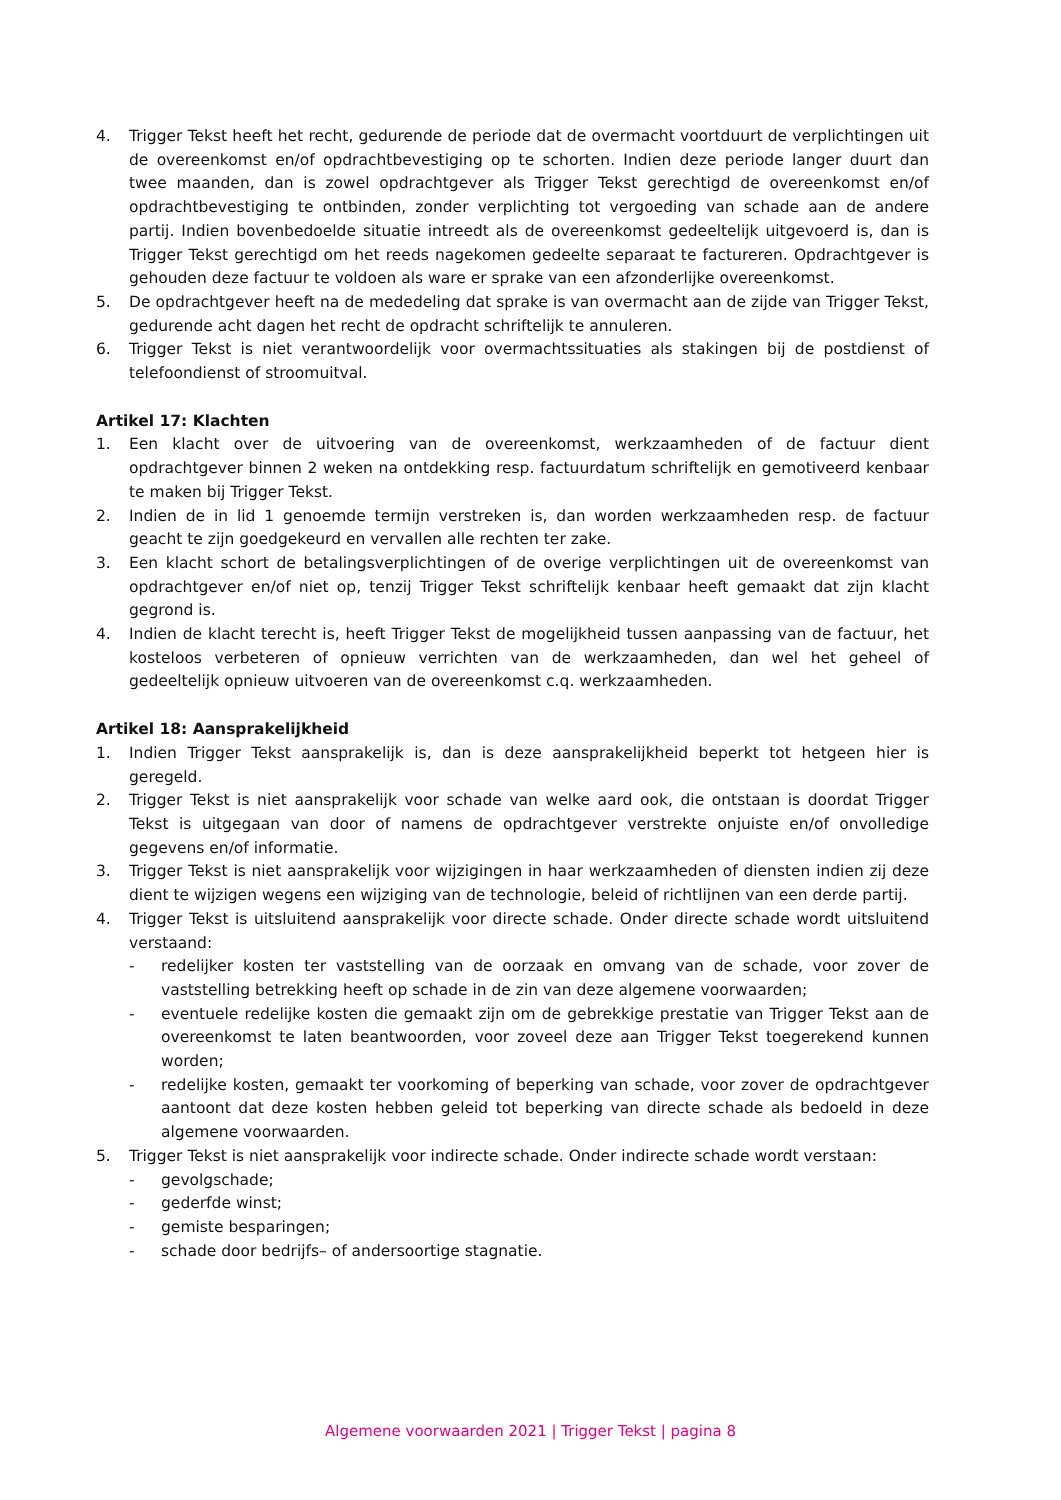4. Trigger Tekst heeft het recht, gedurende de periode dat de overmacht voortduurt de verplichtingen uit de overeenkomst en/of opdrachtbevestiging op te schorten. Indien deze periode langer duurt dan twee maanden, dan is zowel opdrachtgever als Trigger Tekst gerechtigd de overeenkomst en/of opdrachtbevestiging te ontbinden, zonder verplichting tot vergoeding van schade aan de andere partij. Indien bovenbedoelde situatie intreedt als de overeenkomst gedeeltelijk uitgevoerd is, dan is Trigger Tekst gerechtigd om het reeds nagekomen gedeelte separaat te factureren. Opdrachtgever is gehouden deze factuur te voldoen als ware er sprake van een afzonderlijke overeenkomst.
5. De opdrachtgever heeft na de mededeling dat sprake is van overmacht aan de zijde van Trigger Tekst, gedurende acht dagen het recht de opdracht schriftelijk te annuleren.
6. Trigger Tekst is niet verantwoordelijk voor overmachtssituaties als stakingen bij de postdienst of telefoondienst of stroomuitval.
Artikel 17: Klachten
1. Een klacht over de uitvoering van de overeenkomst, werkzaamheden of de factuur dient opdrachtgever binnen 2 weken na ontdekking resp. factuurdatum schriftelijk en gemotiveerd kenbaar te maken bij Trigger Tekst.
2. Indien de in lid 1 genoemde termijn verstreken is, dan worden werkzaamheden resp. de factuur geacht te zijn goedgekeurd en vervallen alle rechten ter zake.
3. Een klacht schort de betalingsverplichtingen of de overige verplichtingen uit de overeenkomst van opdrachtgever en/of niet op, tenzij Trigger Tekst schriftelijk kenbaar heeft gemaakt dat zijn klacht gegrond is.
4. Indien de klacht terecht is, heeft Trigger Tekst de mogelijkheid tussen aanpassing van de factuur, het kosteloos verbeteren of opnieuw verrichten van de werkzaamheden, dan wel het geheel of gedeeltelijk opnieuw uitvoeren van de overeenkomst c.q. werkzaamheden.
Artikel 18: Aansprakelijkheid
1. Indien Trigger Tekst aansprakelijk is, dan is deze aansprakelijkheid beperkt tot hetgeen hier is geregeld.
2. Trigger Tekst is niet aansprakelijk voor schade van welke aard ook, die ontstaan is doordat Trigger Tekst is uitgegaan van door of namens de opdrachtgever verstrekte onjuiste en/of onvolledige gegevens en/of informatie.
3. Trigger Tekst is niet aansprakelijk voor wijzigingen in haar werkzaamheden of diensten indien zij deze dient te wijzigen wegens een wijziging van de technologie, beleid of richtlijnen van een derde partij.
4. Trigger Tekst is uitsluitend aansprakelijk voor directe schade. Onder directe schade wordt uitsluitend verstaand:
- redelijker kosten ter vaststelling van de oorzaak en omvang van de schade, voor zover de vaststelling betrekking heeft op schade in de zin van deze algemene voorwaarden;
- eventuele redelijke kosten die gemaakt zijn om de gebrekkige prestatie van Trigger Tekst aan de overeenkomst te laten beantwoorden, voor zoveel deze aan Trigger Tekst toegerekend kunnen worden;
- redelijke kosten, gemaakt ter voorkoming of beperking van schade, voor zover de opdrachtgever aantoont dat deze kosten hebben geleid tot beperking van directe schade als bedoeld in deze algemene voorwaarden.
5. Trigger Tekst is niet aansprakelijk voor indirecte schade. Onder indirecte schade wordt verstaan:
- gevolgschade;
- gederfde winst;
- gemiste besparingen;
- schade door bedrijfs– of andersoortige stagnatie.
Algemene voorwaarden 2021 | Trigger Tekst | pagina 8